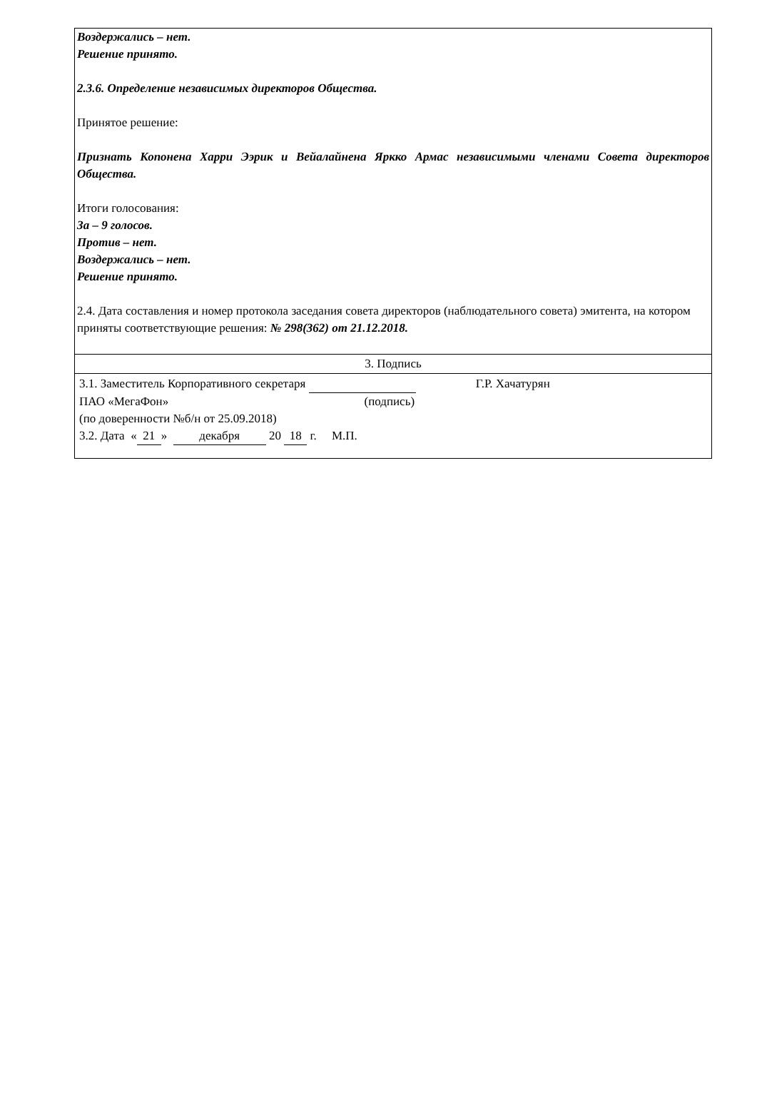Воздержались – нет.
Решение принято.
2.3.6. Определение независимых директоров Общества.
Принятое решение:
Признать Копонена Харри Ээрик и Вейалайнена Яркко Армас независимыми членами Совета директоров Общества.
Итоги голосования:
За – 9 голосов.
Против – нет.
Воздержались – нет.
Решение принято.
2.4. Дата составления и номер протокола заседания совета директоров (наблюдательного совета) эмитента, на котором приняты соответствующие решения: № 298(362) от 21.12.2018.
3. Подпись
3.1. Заместитель Корпоративного секретаря Г.Р. Хачатурян
ПАО «МегаФон» (подпись)
(по доверенности №б/н от 25.09.2018)
3.2. Дата « 21 » декабря 20 18 г. М.П.